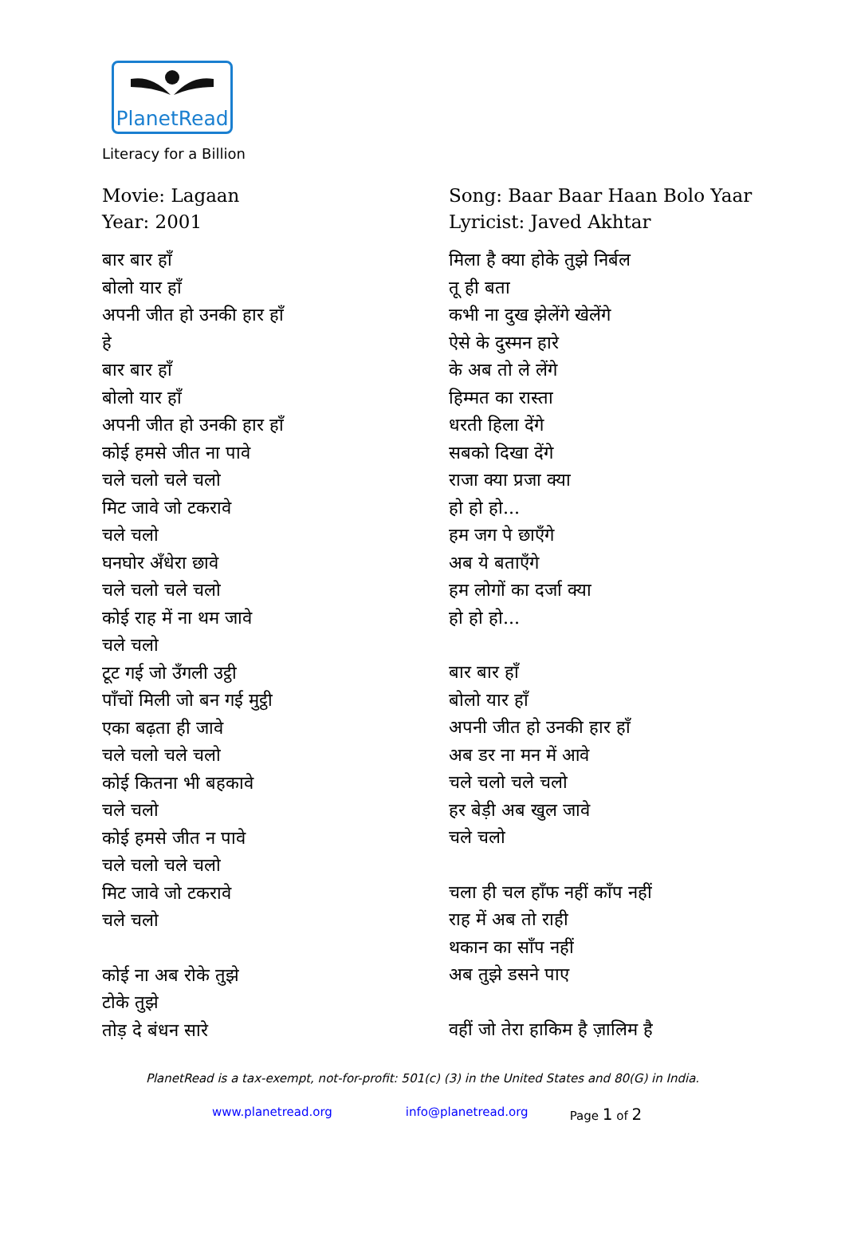PlanetRead
Literacy for a Billion
Movie: Lagaan
Year: 2001
बार बार हाँ
बोलो यार हाँ
अपनी जीत हो उनकी हार हाँ
हे
बार बार हाँ
बोलो यार हाँ
अपनी जीत हो उनकी हार हाँ
कोई हमसे जीत ना पावे
चले चलो चले चलो
मिट जावे जो टकरावे
चले चलो
घनघोर अँधेरा छावे
चले चलो चले चलो
कोई राह में ना थम जावे
चले चलो
टूट गई जो उँगली उट्ठी
पाँचों मिली जो बन गई मुट्ठी
एका बढ़ता ही जावे
चले चलो चले चलो
कोई कितना भी बहकावे
चले चलो
कोई हमसे जीत न पावे
चले चलो चले चलो
मिट जावे जो टकरावे
चले चलो
कोई ना अब रोके तुझे
टोके तुझे
तोड़ दे बंधन सारे
Song: Baar Baar Haan Bolo Yaar
Lyricist: Javed Akhtar
मिला है क्या होके तुझे निर्बल
तू ही बता
कभी ना दुख झेलेंगे खेलेंगे
ऐसे के दुस्मन हारे
के अब तो ले लेंगे
हिम्मत का रास्ता
धरती हिला देंगे
सबको दिखा देंगे
राजा क्या प्रजा क्या
हो हो हो...
हम जग पे छाएँगे
अब ये बताएँगे
हम लोगों का दर्जा क्या
हो हो हो...
बार बार हाँ
बोलो यार हाँ
अपनी जीत हो उनकी हार हाँ
अब डर ना मन में आवे
चले चलो चले चलो
हर बेड़ी अब खुल जावे
चले चलो
चला ही चल हाँफ नहीं काँप नहीं
राह में अब तो राही
थकान का साँप नहीं
अब तुझे डसने पाए
वहीं जो तेरा हाकिम है ज़ालिम है
PlanetRead is a tax-exempt, not-for-profit: 501(c) (3) in the United States and 80(G) in India.
www.planetread.org info@planetread.org Page 1 of 2